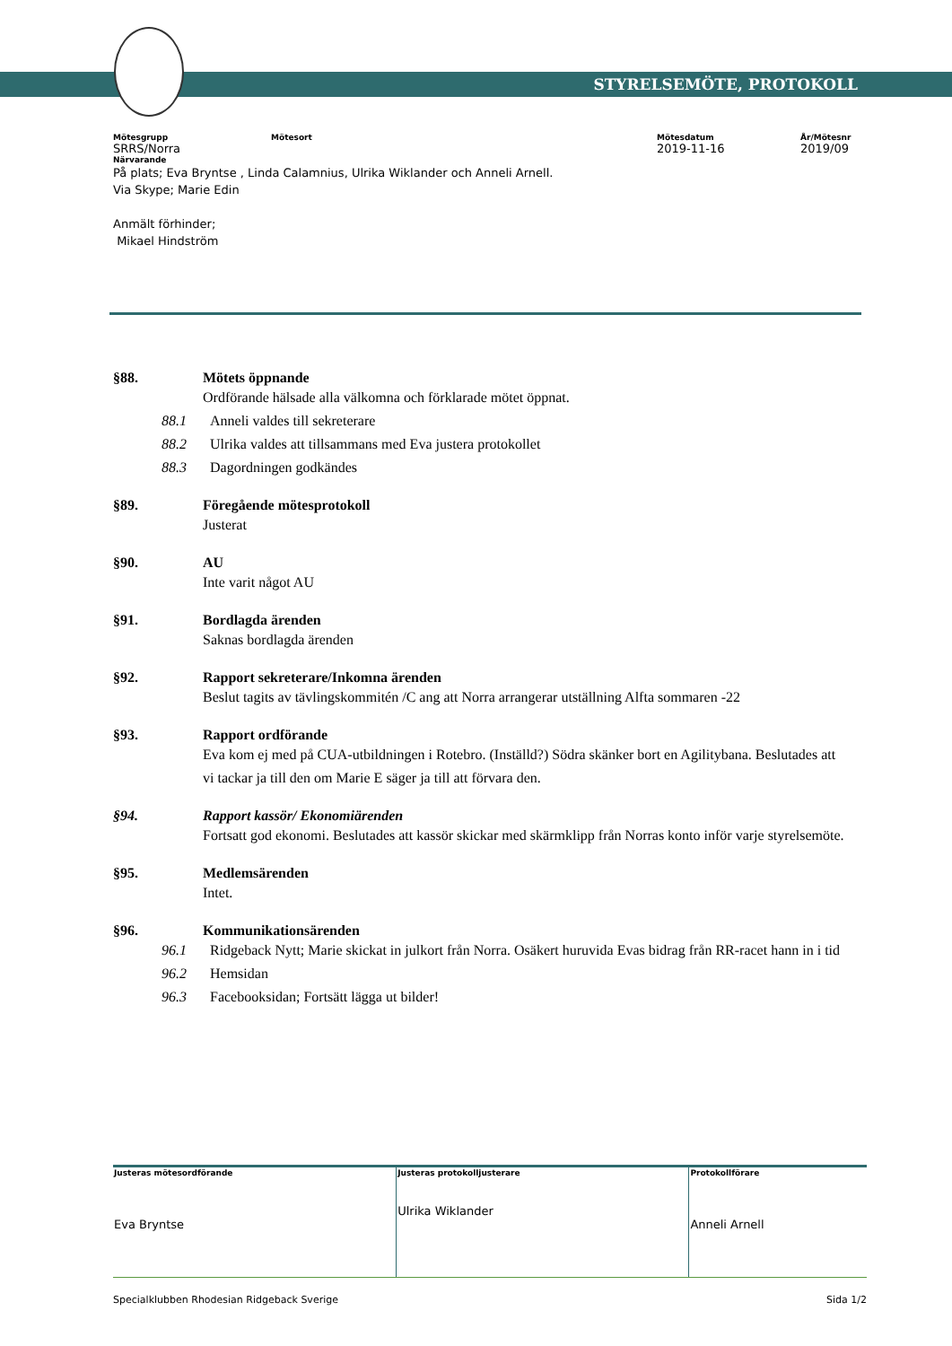STYRELSEMÖTE, PROTOKOLL
Mötesgrupp
SRRS/Norra
Mötesort Mötesdatum
2019-11-16
År/Mötesnr
2019/09
Närvarande
På plats; Eva Bryntse , Linda Calamnius, Ulrika Wiklander och Anneli Arnell.
Via Skype; Marie Edin
Anmält förhinder;
Mikael Hindström
§88. Mötets öppnande
Ordförande hälsade alla välkomna och förklarade mötet öppnat.
88.1 Anneli valdes till sekreterare
88.2 Ulrika valdes att tillsammans med Eva justera protokollet
88.3 Dagordningen godkändes
§89. Föregående mötesprotokoll
Justerat
§90. AU
Inte varit något AU
§91. Bordlagda ärenden
Saknas bordlagda ärenden
§92. Rapport sekreterare/Inkomna ärenden
Beslut tagits av tävlingskommitén /C ang att Norra arrangerar utställning Alfta sommaren -22
§93. Rapport ordförande
Eva kom ej med på CUA-utbildningen i Rotebro. (Inställd?) Södra skänker bort en Agilitybana. Beslutades att vi tackar ja till den om Marie E säger ja till att förvara den.
§94. Rapport kassör/ Ekonomiärenden
Fortsatt god ekonomi. Beslutades att kassör skickar med skärmklipp från Norras konto inför varje styrelsemöte.
§95. Medlemsärenden
Intet.
§96. Kommunikationsärenden
96.1 Ridgeback Nytt; Marie skickat in julkort från Norra. Osäkert huruvida Evas bidrag från RR-racet hann in i tid
96.2 Hemsidan
96.3 Facebooksidan; Fortsätt lägga ut bilder!
| Justeras mötesordförande Eva Bryntse | Justeras protokolljusterare Ulrika Wiklander | Protokollförare Anneli Arnell |
Specialklubben Rhodesian Ridgeback Sverige Sida 1/2